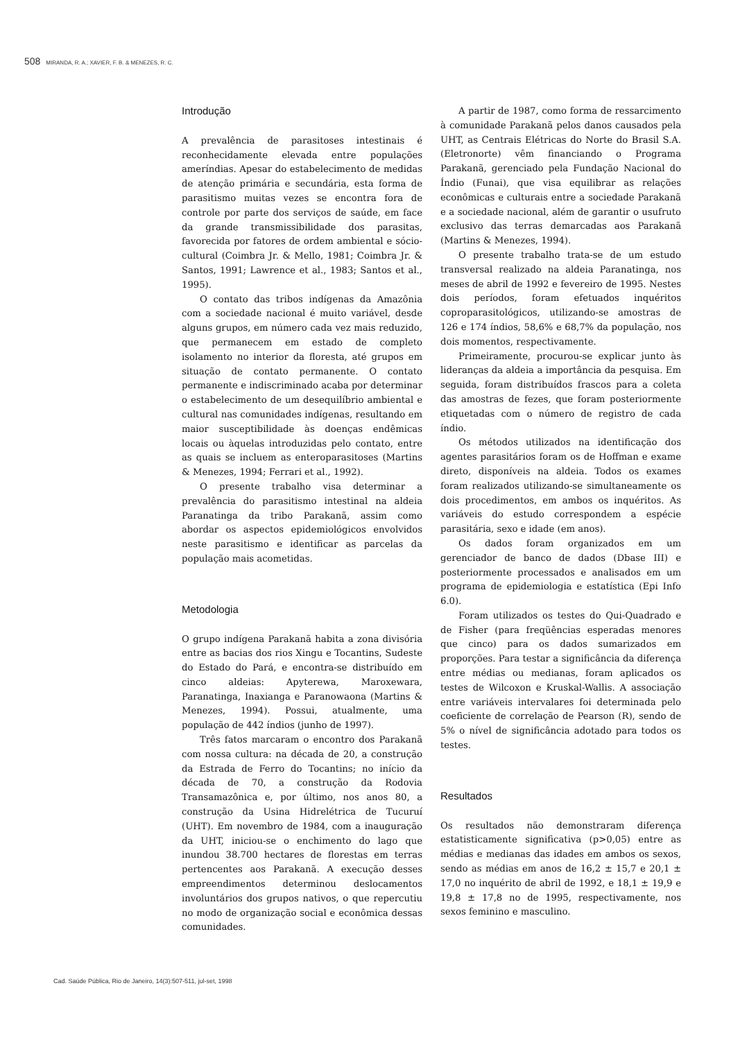508 MIRANDA, R. A.; XAVIER, F. B. & MENEZES, R. C.
Introdução
A prevalência de parasitoses intestinais é reconhecidamente elevada entre populações ameríndias. Apesar do estabelecimento de medidas de atenção primária e secundária, esta forma de parasitismo muitas vezes se encontra fora de controle por parte dos serviços de saúde, em face da grande transmissibilidade dos parasitas, favorecida por fatores de ordem ambiental e sócio-cultural (Coimbra Jr. & Mello, 1981; Coimbra Jr. & Santos, 1991; Lawrence et al., 1983; Santos et al., 1995).
O contato das tribos indígenas da Amazônia com a sociedade nacional é muito variável, desde alguns grupos, em número cada vez mais reduzido, que permanecem em estado de completo isolamento no interior da floresta, até grupos em situação de contato permanente. O contato permanente e indiscriminado acaba por determinar o estabelecimento de um desequilíbrio ambiental e cultural nas comunidades indígenas, resultando em maior susceptibilidade às doenças endêmicas locais ou àquelas introduzidas pelo contato, entre as quais se incluem as enteroparasitoses (Martins & Menezes, 1994; Ferrari et al., 1992).
O presente trabalho visa determinar a prevalência do parasitismo intestinal na aldeia Paranatinga da tribo Parakanã, assim como abordar os aspectos epidemiológicos envolvidos neste parasitismo e identificar as parcelas da população mais acometidas.
Metodologia
O grupo indígena Parakanã habita a zona divisória entre as bacias dos rios Xingu e Tocantins, Sudeste do Estado do Pará, e encontra-se distribuído em cinco aldeias: Apyterewa, Maroxewara, Paranatinga, Inaxianga e Paranowaona (Martins & Menezes, 1994). Possui, atualmente, uma população de 442 índios (junho de 1997).
Três fatos marcaram o encontro dos Parakanã com nossa cultura: na década de 20, a construção da Estrada de Ferro do Tocantins; no início da década de 70, a construção da Rodovia Transamazônica e, por último, nos anos 80, a construção da Usina Hidrelétrica de Tucuruí (UHT). Em novembro de 1984, com a inauguração da UHT, iniciou-se o enchimento do lago que inundou 38.700 hectares de florestas em terras pertencentes aos Parakanã. A execução desses empreendimentos determinou deslocamentos involuntários dos grupos nativos, o que repercutiu no modo de organização social e econômica dessas comunidades.
A partir de 1987, como forma de ressarcimento à comunidade Parakanã pelos danos causados pela UHT, as Centrais Elétricas do Norte do Brasil S.A. (Eletronorte) vêm financiando o Programa Parakanã, gerenciado pela Fundação Nacional do Índio (Funai), que visa equilibrar as relações econômicas e culturais entre a sociedade Parakanã e a sociedade nacional, além de garantir o usufruto exclusivo das terras demarcadas aos Parakanã (Martins & Menezes, 1994).
O presente trabalho trata-se de um estudo transversal realizado na aldeia Paranatinga, nos meses de abril de 1992 e fevereiro de 1995. Nestes dois períodos, foram efetuados inquéritos coproparasitológicos, utilizando-se amostras de 126 e 174 índios, 58,6% e 68,7% da população, nos dois momentos, respectivamente.
Primeiramente, procurou-se explicar junto às lideranças da aldeia a importância da pesquisa. Em seguida, foram distribuídos frascos para a coleta das amostras de fezes, que foram posteriormente etiquetadas com o número de registro de cada índio.
Os métodos utilizados na identificação dos agentes parasitários foram os de Hoffman e exame direto, disponíveis na aldeia. Todos os exames foram realizados utilizando-se simultaneamente os dois procedimentos, em ambos os inquéritos. As variáveis do estudo correspondem a espécie parasitária, sexo e idade (em anos).
Os dados foram organizados em um gerenciador de banco de dados (Dbase III) e posteriormente processados e analisados em um programa de epidemiologia e estatística (Epi Info 6.0).
Foram utilizados os testes do Qui-Quadrado e de Fisher (para freqüências esperadas menores que cinco) para os dados sumarizados em proporções. Para testar a significância da diferença entre médias ou medianas, foram aplicados os testes de Wilcoxon e Kruskal-Wallis. A associação entre variáveis intervalares foi determinada pelo coeficiente de correlação de Pearson (R), sendo de 5% o nível de significância adotado para todos os testes.
Resultados
Os resultados não demonstraram diferença estatisticamente significativa (p>0,05) entre as médias e medianas das idades em ambos os sexos, sendo as médias em anos de 16,2 ± 15,7 e 20,1 ± 17,0 no inquérito de abril de 1992, e 18,1 ± 19,9 e 19,8 ± 17,8 no de 1995, respectivamente, nos sexos feminino e masculino.
Cad. Saúde Pública, Rio de Janeiro, 14(3):507-511, jul-set, 1998